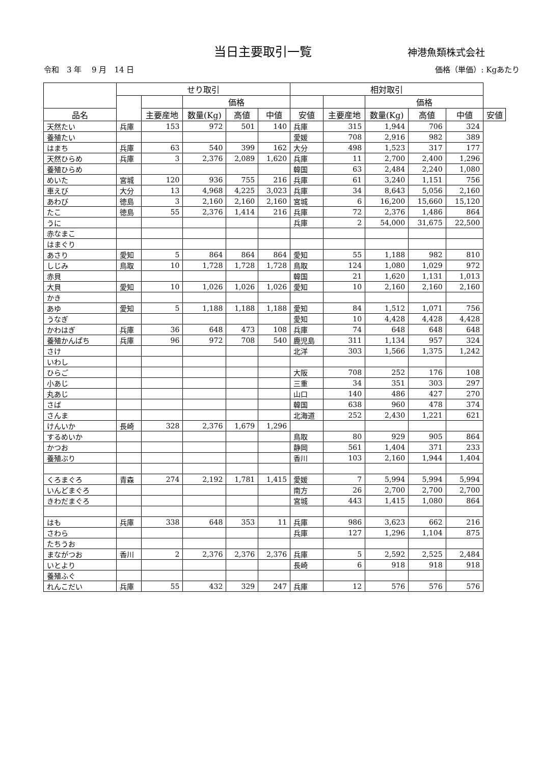当日主要取引一覧 神港魚類株式会社
令和　3 年　 9 月　14 日 価格（単価）: Kgあたり
| | せり取引 | | | | | 相対取引 | | | | | |
| --- | --- | --- | --- | --- | --- | --- | --- | --- | --- | --- | --- |
| | | | 価格 | | | | | 価格 | | | |
| 品名 | | 主要産地 | 数量(Kg) | 高値 | 中値 | 安値 | 主要産地 | 数量(Kg) | 高値 | 中値 | 安値 |
| 天然たい | 兵庫 | 153 | 972 | 501 | 140 | 兵庫 | 315 | 1,944 | 706 | 324 | |
| 養殖たい | | | | | | 愛媛 | 708 | 2,916 | 982 | 389 | |
| はまち | 兵庫 | 63 | 540 | 399 | 162 | 大分 | 498 | 1,523 | 317 | 177 | |
| 天然ひらめ | 兵庫 | 3 | 2,376 | 2,089 | 1,620 | 兵庫 | 11 | 2,700 | 2,400 | 1,296 | |
| 養殖ひらめ | | | | | | 韓国 | 63 | 2,484 | 2,240 | 1,080 | |
| めいた | 宮城 | 120 | 936 | 755 | 216 | 兵庫 | 61 | 3,240 | 1,151 | 756 | |
| 車えび | 大分 | 13 | 4,968 | 4,225 | 3,023 | 兵庫 | 34 | 8,643 | 5,056 | 2,160 | |
| あわび | 徳島 | 3 | 2,160 | 2,160 | 2,160 | 宮城 | 6 | 16,200 | 15,660 | 15,120 | |
| たこ | 徳島 | 55 | 2,376 | 1,414 | 216 | 兵庫 | 72 | 2,376 | 1,486 | 864 | |
| うに | | | | | | 兵庫 | 2 | 54,000 | 31,675 | 22,500 | |
| 赤なまこ | | | | | | | | | | | |
| はまぐり | | | | | | | | | | | |
| あさり | 愛知 | 5 | 864 | 864 | 864 | 愛知 | 55 | 1,188 | 982 | 810 | |
| しじみ | 鳥取 | 10 | 1,728 | 1,728 | 1,728 | 鳥取 | 124 | 1,080 | 1,029 | 972 | |
| 赤貝 | | | | | | 韓国 | 21 | 1,620 | 1,131 | 1,013 | |
| 大貝 | 愛知 | 10 | 1,026 | 1,026 | 1,026 | 愛知 | 10 | 2,160 | 2,160 | 2,160 | |
| かき | | | | | | | | | | | |
| あゆ | 愛知 | 5 | 1,188 | 1,188 | 1,188 | 愛知 | 84 | 1,512 | 1,071 | 756 | |
| うなぎ | | | | | | 愛知 | 10 | 4,428 | 4,428 | 4,428 | |
| かわはぎ | 兵庫 | 36 | 648 | 473 | 108 | 兵庫 | 74 | 648 | 648 | 648 | |
| 養殖かんぱち | 兵庫 | 96 | 972 | 708 | 540 | 鹿児島 | 311 | 1,134 | 957 | 324 | |
| さけ | | | | | | 北洋 | 303 | 1,566 | 1,375 | 1,242 | |
| いわし | | | | | | | | | | | |
| ひらご | | | | | | 大阪 | 708 | 252 | 176 | 108 | |
| 小あじ | | | | | | 三重 | 34 | 351 | 303 | 297 | |
| 丸あじ | | | | | | 山口 | 140 | 486 | 427 | 270 | |
| さば | | | | | | 韓国 | 638 | 960 | 478 | 374 | |
| さんま | | | | | | 北海道 | 252 | 2,430 | 1,221 | 621 | |
| けんいか | 長崎 | 328 | 2,376 | 1,679 | 1,296 | | | | | | |
| するめいか | | | | | | 鳥取 | 80 | 929 | 905 | 864 | |
| かつお | | | | | | 静岡 | 561 | 1,404 | 371 | 233 | |
| 養殖ぶり | | | | | | 香川 | 103 | 2,160 | 1,944 | 1,404 | |
| くろまぐろ | 青森 | 274 | 2,192 | 1,781 | 1,415 | 愛媛 | 7 | 5,994 | 5,994 | 5,994 | |
| いんどまぐろ | | | | | | 南方 | 26 | 2,700 | 2,700 | 2,700 | |
| きわだまぐろ | | | | | | 宮城 | 443 | 1,415 | 1,080 | 864 | |
| はも | 兵庫 | 338 | 648 | 353 | 11 | 兵庫 | 986 | 3,623 | 662 | 216 | |
| さわら | | | | | | 兵庫 | 127 | 1,296 | 1,104 | 875 | |
| たちうお | | | | | | | | | | | |
| まながつお | 香川 | 2 | 2,376 | 2,376 | 2,376 | 兵庫 | 5 | 2,592 | 2,525 | 2,484 | |
| いとより | | | | | | 長崎 | 6 | 918 | 918 | 918 | |
| 養殖ふぐ | | | | | | | | | | | |
| れんこだい | 兵庫 | 55 | 432 | 329 | 247 | 兵庫 | 12 | 576 | 576 | 576 | |